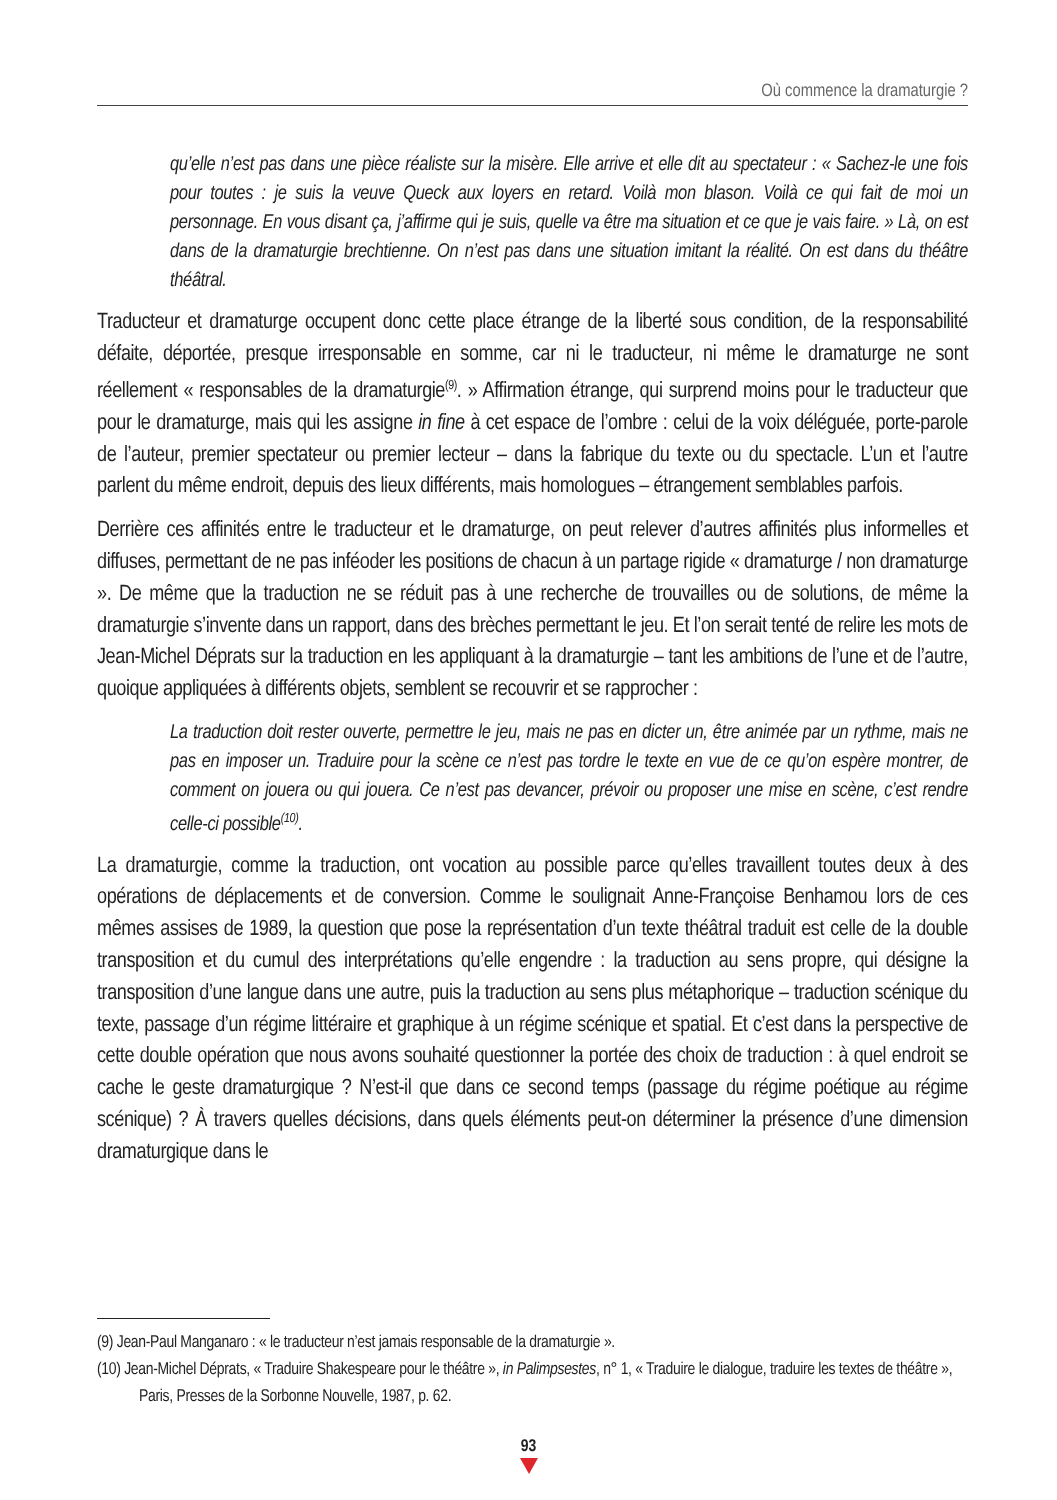Où commence la dramaturgie ?
qu’elle n’est pas dans une pièce réaliste sur la misère. Elle arrive et elle dit au spectateur : « Sachez-le une fois pour toutes : je suis la veuve Queck aux loyers en retard. Voilà mon blason. Voilà ce qui fait de moi un personnage. En vous disant ça, j’affirme qui je suis, quelle va être ma situation et ce que je vais faire. » Là, on est dans de la dramaturgie brechtienne. On n’est pas dans une situation imitant la réalité. On est dans du théâtre théâtral.
Traducteur et dramaturge occupent donc cette place étrange de la liberté sous condition, de la responsabilité défaite, déportée, presque irresponsable en somme, car ni le traducteur, ni même le dramaturge ne sont réellement « responsables de la dramaturgie<sup>(9)</sup>. » Affirmation étrange, qui surprend moins pour le traducteur que pour le dramaturge, mais qui les assigne in fine à cet espace de l’ombre : celui de la voix déléguée, porte-parole de l’auteur, premier spectateur ou premier lecteur – dans la fabrique du texte ou du spectacle. L’un et l’autre parlent du même endroit, depuis des lieux différents, mais homologues – étrangement semblables parfois.
Derrière ces affinités entre le traducteur et le dramaturge, on peut relever d’autres affinités plus informelles et diffuses, permettant de ne pas inféoder les positions de chacun à un partage rigide « dramaturge / non dramaturge ». De même que la traduction ne se réduit pas à une recherche de trouvailles ou de solutions, de même la dramaturgie s’invente dans un rapport, dans des brèches permettant le jeu. Et l’on serait tenté de relire les mots de Jean-Michel Déprats sur la traduction en les appliquant à la dramaturgie – tant les ambitions de l’une et de l’autre, quoique appliquées à différents objets, semblent se recouvrir et se rapprocher :
La traduction doit rester ouverte, permettre le jeu, mais ne pas en dicter un, être animée par un rythme, mais ne pas en imposer un. Traduire pour la scène ce n’est pas tordre le texte en vue de ce qu’on espère montrer, de comment on jouera ou qui jouera. Ce n’est pas devancer, prévoir ou proposer une mise en scène, c’est rendre celle-ci possible<sup>(10)</sup>.
La dramaturgie, comme la traduction, ont vocation au possible parce qu’elles travaillent toutes deux à des opérations de déplacements et de conversion. Comme le soulignait Anne-Françoise Benhamou lors de ces mêmes assises de 1989, la question que pose la représentation d’un texte théâtral traduit est celle de la double transposition et du cumul des interprétations qu’elle engendre : la traduction au sens propre, qui désigne la transposition d’une langue dans une autre, puis la traduction au sens plus métaphorique – traduction scénique du texte, passage d’un régime littéraire et graphique à un régime scénique et spatial. Et c’est dans la perspective de cette double opération que nous avons souhaité questionner la portée des choix de traduction : à quel endroit se cache le geste dramaturgique ? N’est-il que dans ce second temps (passage du régime poétique au régime scénique) ? À travers quelles décisions, dans quels éléments peut-on déterminer la présence d’une dimension dramaturgique dans le
(9) Jean-Paul Manganaro : « le traducteur n’est jamais responsable de la dramaturgie ».
(10) Jean-Michel Déprats, « Traduire Shakespeare pour le théâtre », in Palimpsestes, n° 1, « Traduire le dialogue, traduire les textes de théâtre », Paris, Presses de la Sorbonne Nouvelle, 1987, p. 62.
93